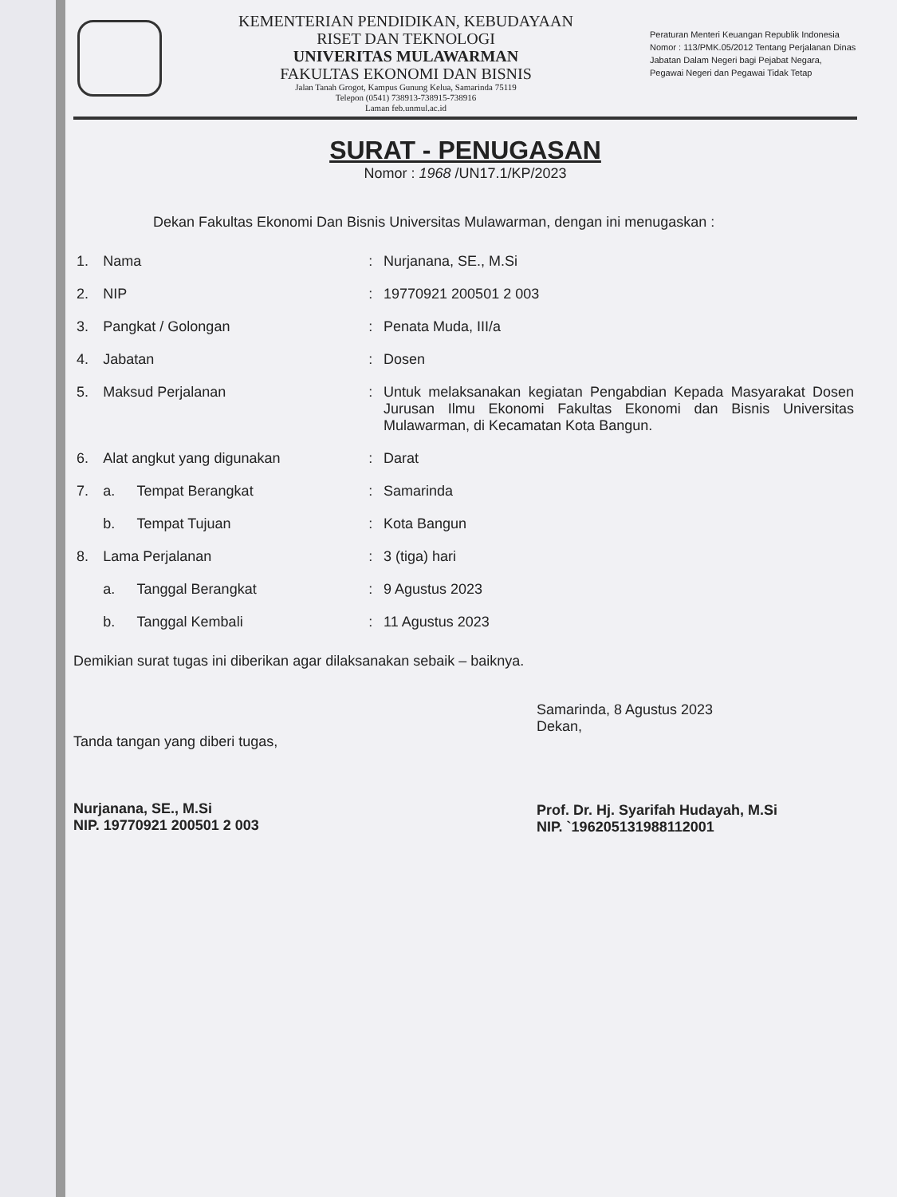KEMENTERIAN PENDIDIKAN, KEBUDAYAAN
RISET DAN TEKNOLOGI
UNIVERITAS MULAWARMAN
FAKULTAS EKONOMI DAN BISNIS
Jalan Tanah Grogot, Kampus Gunung Kelua, Samarinda 75119
Telepon (0541) 738913-738915-738916
Laman feb.unmul.ac.id
Peraturan Menteri Keuangan Republik Indonesia
Nomor : 113/PMK.05/2012 Tentang Perjalanan Dinas Jabatan Dalam Negeri bagi Pejabat Negara, Pegawai Negeri dan Pegawai Tidak Tetap
SURAT - PENUGASAN
Nomor : 1968 /UN17.1/KP/2023
Dekan Fakultas Ekonomi Dan Bisnis Universitas Mulawarman, dengan ini menugaskan :
| 1. | Nama | | : | Nurjanana, SE., M.Si |
| 2. | NIP | | : | 19770921 200501 2 003 |
| 3. | Pangkat / Golongan | | : | Penata Muda, III/a |
| 4. | Jabatan | | : | Dosen |
| 5. | Maksud Perjalanan | | : | Untuk melaksanakan kegiatan Pengabdian Kepada Masyarakat Dosen Jurusan Ilmu Ekonomi Fakultas Ekonomi dan Bisnis Universitas Mulawarman, di Kecamatan Kota Bangun. |
| 6. | Alat angkut yang digunakan | | : | Darat |
| 7. | a. | Tempat Berangkat | : | Samarinda |
| | b. | Tempat Tujuan | : | Kota Bangun |
| 8. | Lama Perjalanan | | : | 3 (tiga) hari |
| | a. | Tanggal Berangkat | : | 9 Agustus 2023 |
| | b. | Tanggal Kembali | : | 11 Agustus 2023 |
Demikian surat tugas ini diberikan agar dilaksanakan sebaik – baiknya.
Tanda tangan yang diberi tugas,
Nurjanana, SE., M.Si
NIP. 19770921 200501 2 003
Samarinda, 8 Agustus 2023
Dekan,
Prof. Dr. Hj. Syarifah Hudayah, M.Si
NIP. `196205131988112001